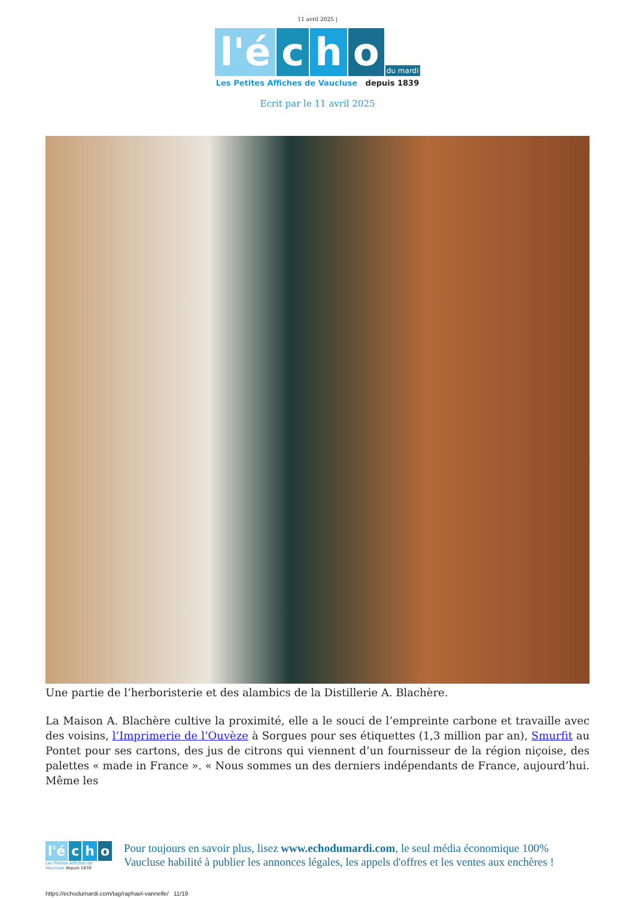11 avril 2025 |
l'é c h o du mardi
Les Petites Affiches de Vaucluse depuis 1839
Ecrit par le 11 avril 2025
Une partie de l’herboristerie et des alambics de la Distillerie A. Blachère.
La Maison A. Blachère cultive la proximité, elle a le souci de l’empreinte carbone et travaille avec des voisins, l’Imprimerie de l’Ouvèze à Sorgues pour ses étiquettes (1,3 million par an), Smurfit au Pontet pour ses cartons, des jus de citrons qui viennent d’un fournisseur de la région niçoise, des palettes « made in France ». « Nous sommes un des derniers indépendants de France, aujourd’hui. Même les
l'é c h o
Les Petites Affiches de Vaucluse depuis 1839
Pour toujours en savoir plus, lisez www.echodumardi.com, le seul média économique 100% Vaucluse habilité à publier les annonces légales, les appels d'offres et les ventes aux enchères !
https://echodumardi.com/tag/raphael-vannelle/ 11/19